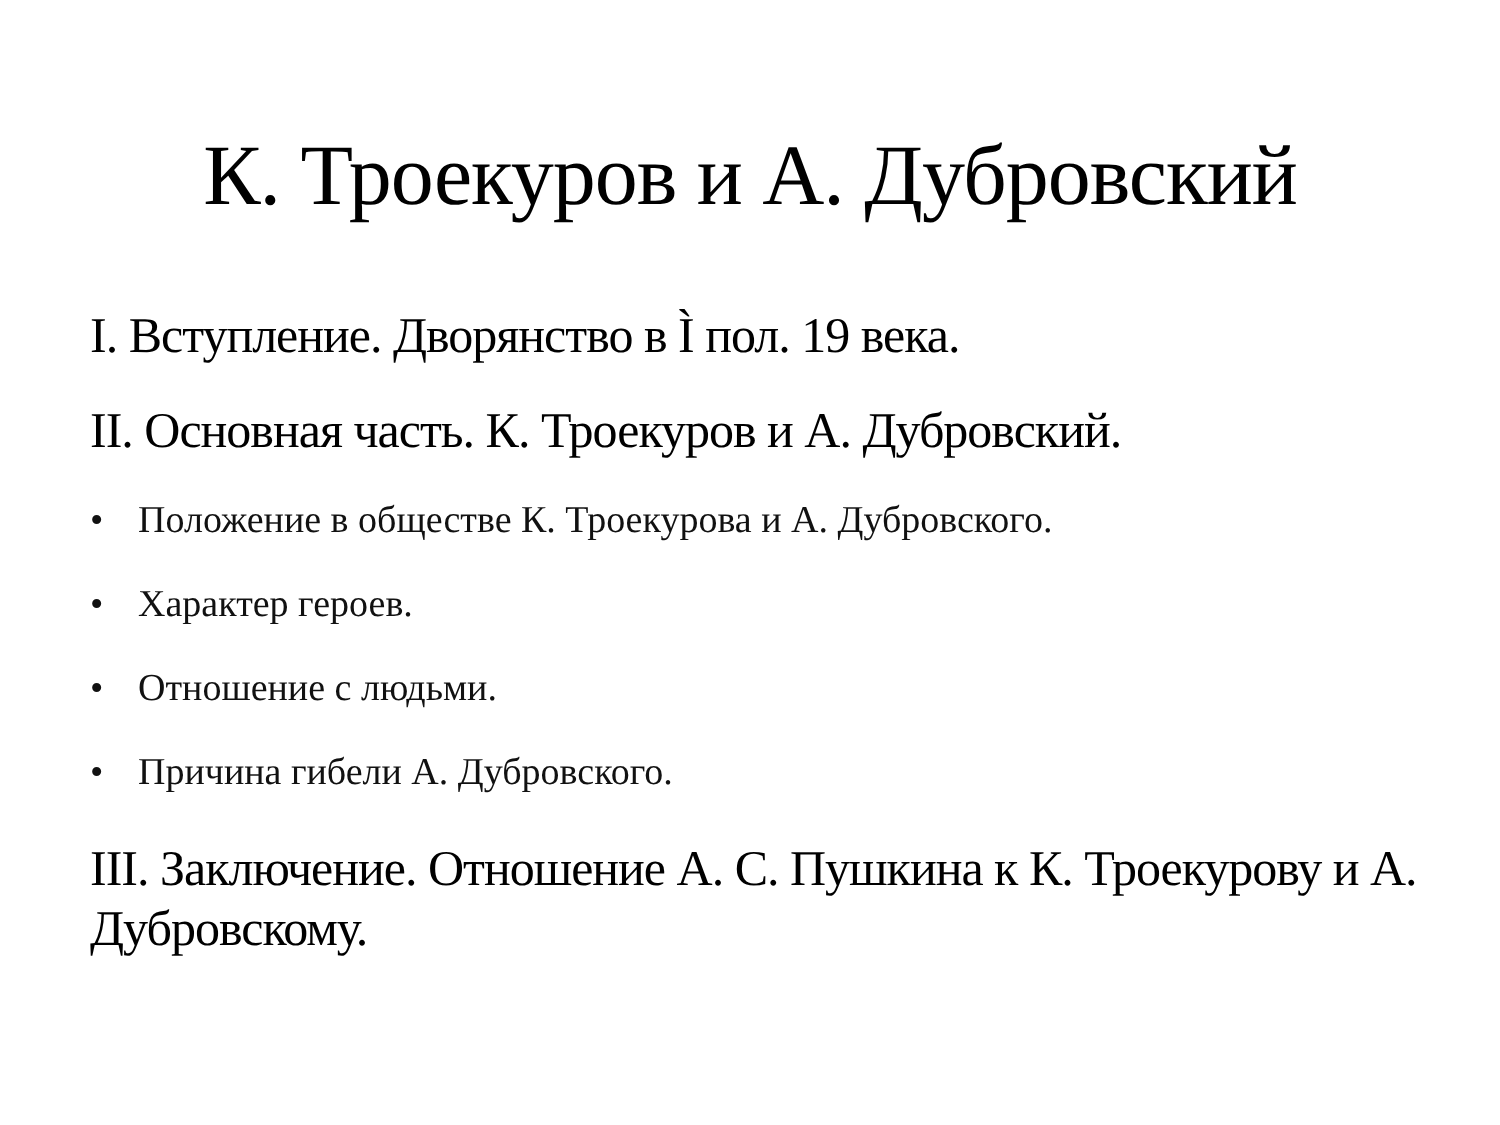К. Троекуров и А. Дубровский
I. Вступление. Дворянство в Ì пол. 19 века.
II. Основная часть. К. Троекуров и А. Дубровский.
• Положение в обществе К. Троекурова и А. Дубровского.
• Характер героев.
• Отношение с людьми.
• Причина гибели А. Дубровского.
III. Заключение. Отношение А. С. Пушкина к К. Троекурову и А. Дубровскому.